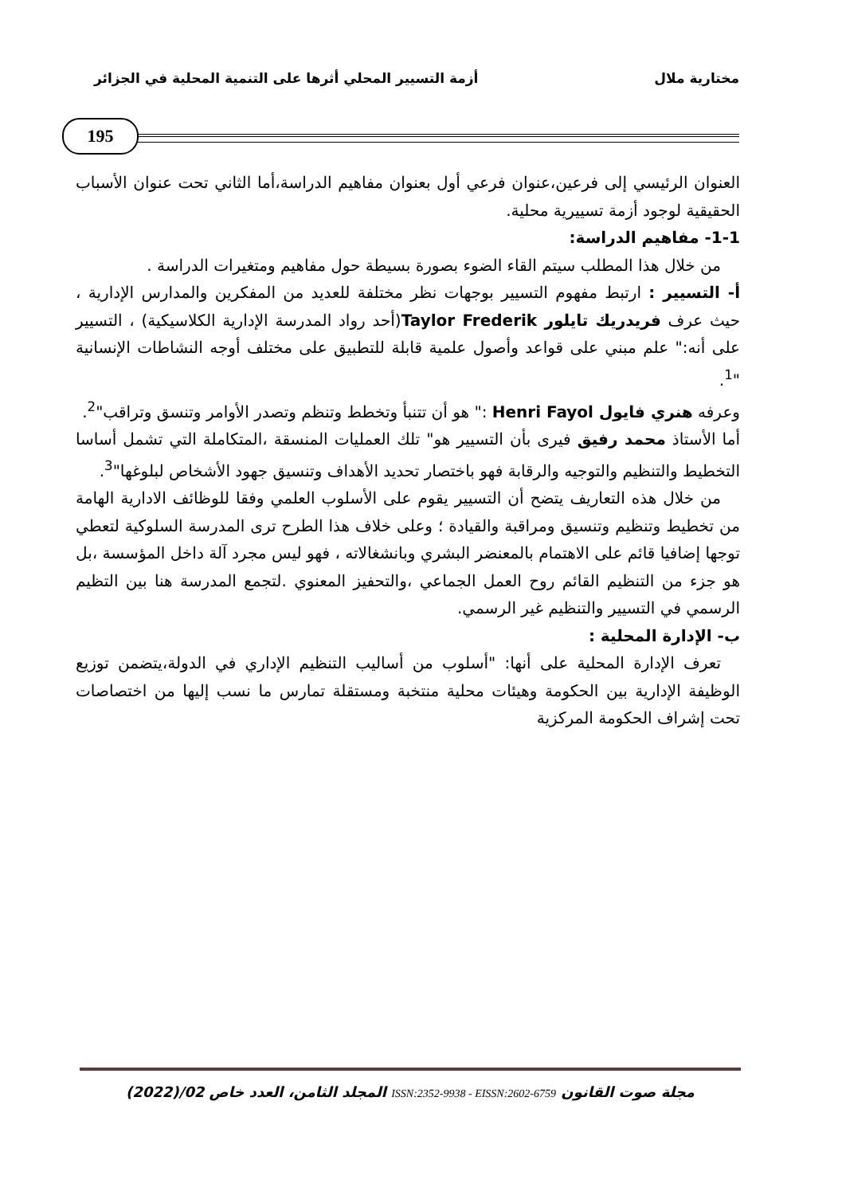مختارية ملال أزمة التسيير المحلي أثرها على التنمية المحلية في الجزائر
195
العنوان الرئيسي إلى فرعين،عنوان فرعي أول بعنوان مفاهيم الدراسة،أما الثاني تحت عنوان الأسباب الحقيقية لوجود أزمة تسييرية محلية.
1-1- مفاهيم الدراسة:
من خلال هذا المطلب سيتم القاء الضوء بصورة بسيطة حول مفاهيم ومتغيرات الدراسة .
أ- التسيير : ارتبط مفهوم التسيير بوجهات نظر مختلفة للعديد من المفكرين والمدارس الإدارية ، حيث عرف فريدريك تايلور Taylor Frederik(أحد رواد المدرسة الإدارية الكلاسيكية) ، التسيير على أنه:" علم مبني على قواعد وأصول علمية قابلة للتطبيق على مختلف أوجه النشاطات الإنسانية "<sup>1</sup>.
وعرفه هنري فايول Henri Fayol :" هو أن تتنبأ وتخطط وتنظم وتصدر الأوامر وتنسق وتراقب"<sup>2</sup>.
أما الأستاذ محمد رفيق فيرى بأن التسيير هو" تلك العمليات المنسقة ،المتكاملة التي تشمل أساسا التخطيط والتنظيم والتوجيه والرقابة فهو باختصار تحديد الأهداف وتنسيق جهود الأشخاص لبلوغها"<sup>3</sup>.
من خلال هذه التعاريف يتضح أن التسيير يقوم على الأسلوب العلمي وفقا للوظائف الادارية الهامة من تخطيط وتنظيم وتنسيق ومراقبة والقيادة ؛ وعلى خلاف هذا الطرح ترى المدرسة السلوكية لتعطي توجها إضافيا قائم على الاهتمام بالمعنضر البشري وبانشغالاته ، فهو ليس مجرد آلة داخل المؤسسة ،بل هو جزء من التنظيم القائم روح العمل الجماعي ،والتحفيز المعنوي .لتجمع المدرسة هنا بين التظيم الرسمي في التسيير والتنظيم غير الرسمي.
ب- الإدارة المحلية :
تعرف الإدارة المحلية على أنها: "أسلوب من أساليب التنظيم الإداري في الدولة،يتضمن توزيع الوظيفة الإدارية بين الحكومة وهيئات محلية منتخبة ومستقلة تمارس ما نسب إليها من اختصاصات تحت إشراف الحكومة المركزية
مجلة صوت القانون ISSN:2352-9938 - EISSN:2602-6759 المجلد الثامن، العدد خاص 02/(2022)